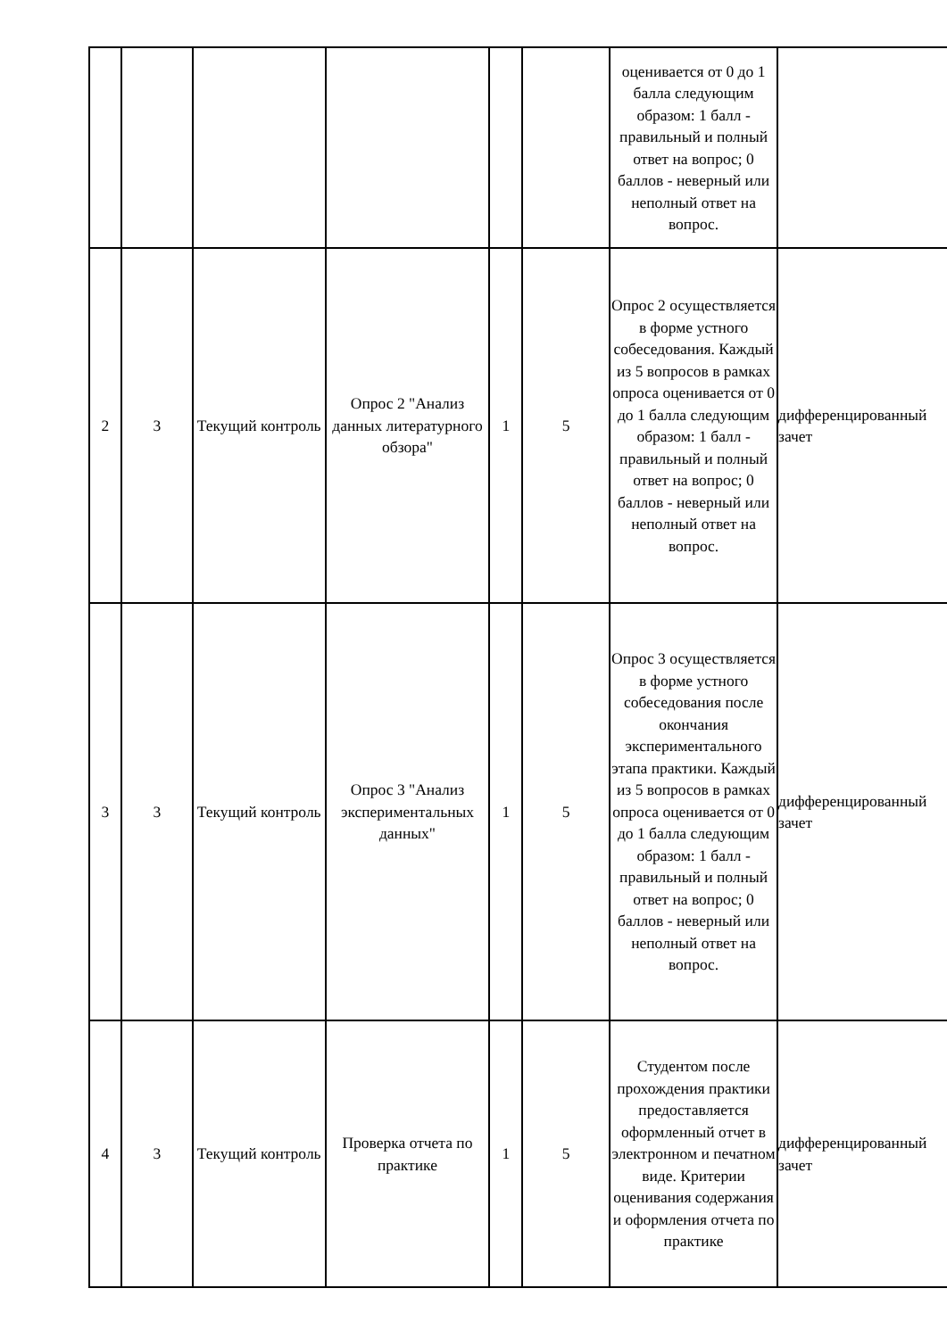| | | | | | | оценивается от 0 до 1 балла следующим образом: 1 балл - правильный и полный ответ на вопрос; 0 баллов - неверный или неполный ответ на вопрос. | |
| 2 | 3 | Текущий контроль | Опрос 2 "Анализ данных литературного обзора" | 1 | 5 | Опрос 2 осуществляется в форме устного собеседования. Каждый из 5 вопросов в рамках опроса оценивается от 0 до 1 балла следующим образом: 1 балл - правильный и полный ответ на вопрос; 0 баллов - неверный или неполный ответ на вопрос. | дифференцированный зачет |
| 3 | 3 | Текущий контроль | Опрос 3 "Анализ экспериментальных данных" | 1 | 5 | Опрос 3 осуществляется в форме устного собеседования после окончания экспериментального этапа практики. Каждый из 5 вопросов в рамках опроса оценивается от 0 до 1 балла следующим образом: 1 балл - правильный и полный ответ на вопрос; 0 баллов - неверный или неполный ответ на вопрос. | дифференцированный зачет |
| 4 | 3 | Текущий контроль | Проверка отчета по практике | 1 | 5 | Студентом после прохождения практики предоставляется оформленный отчет в электронном и печатном виде. Критерии оценивания содержания и оформления отчета по практике | дифференцированный зачет |